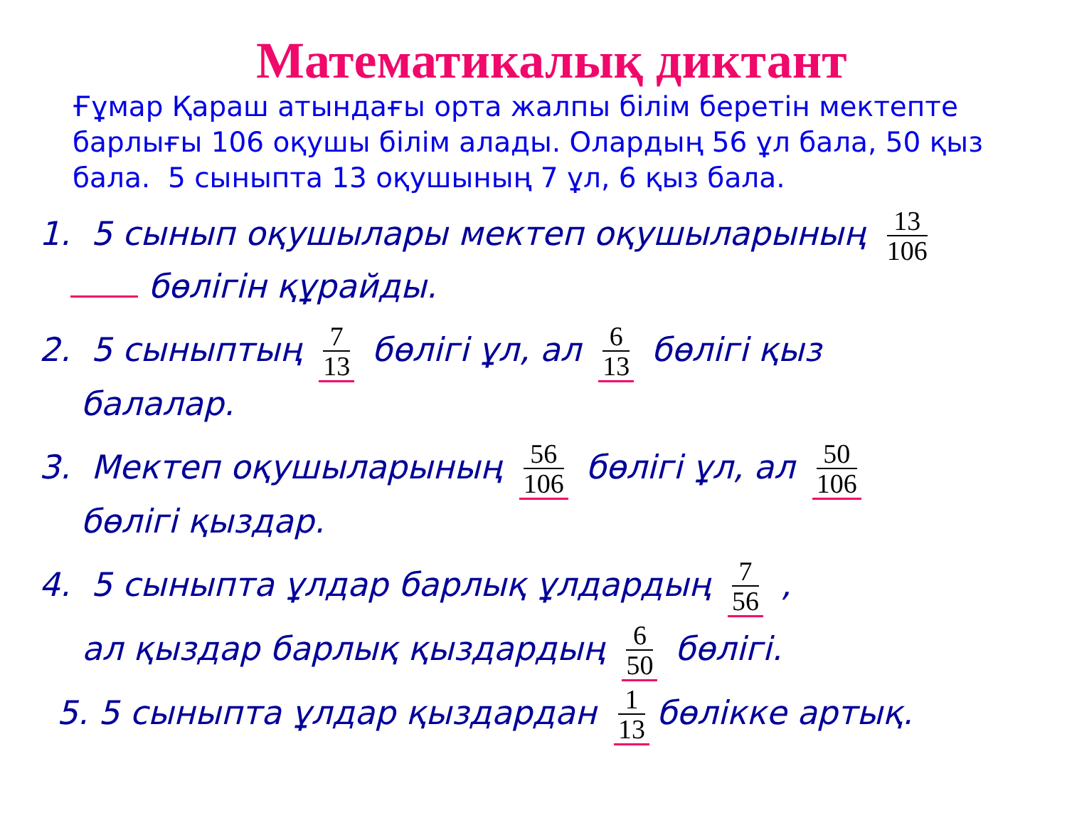Математикалық диктант
Ғұмар Қараш атындағы орта жалпы білім беретін мектепте барлығы 106 оқушы білім алады. Олардың 56 ұл бала, 50 қыз бала. 5 сыныпта 13 оқушының 7 ұл, 6 қыз бала.
1. 5 сынып оқушылары мектеп оқушыларының 13 106
бөлігін құрайды.
2. 5 сыныптың 7 13 бөлігі ұл, ал 6 13 бөлігі қыз
балалар.
3. Мектеп оқушыларының 56 106 бөлігі ұл, ал 50 106
бөлігі қыздар.
4. 5 сыныпта ұлдар барлық ұлдардың 7 56 ,
ал қыздар барлық қыздардың 6 50 бөлігі.
5. 5 сыныпта ұлдар қыздардан 1 13 бөлікке артық.